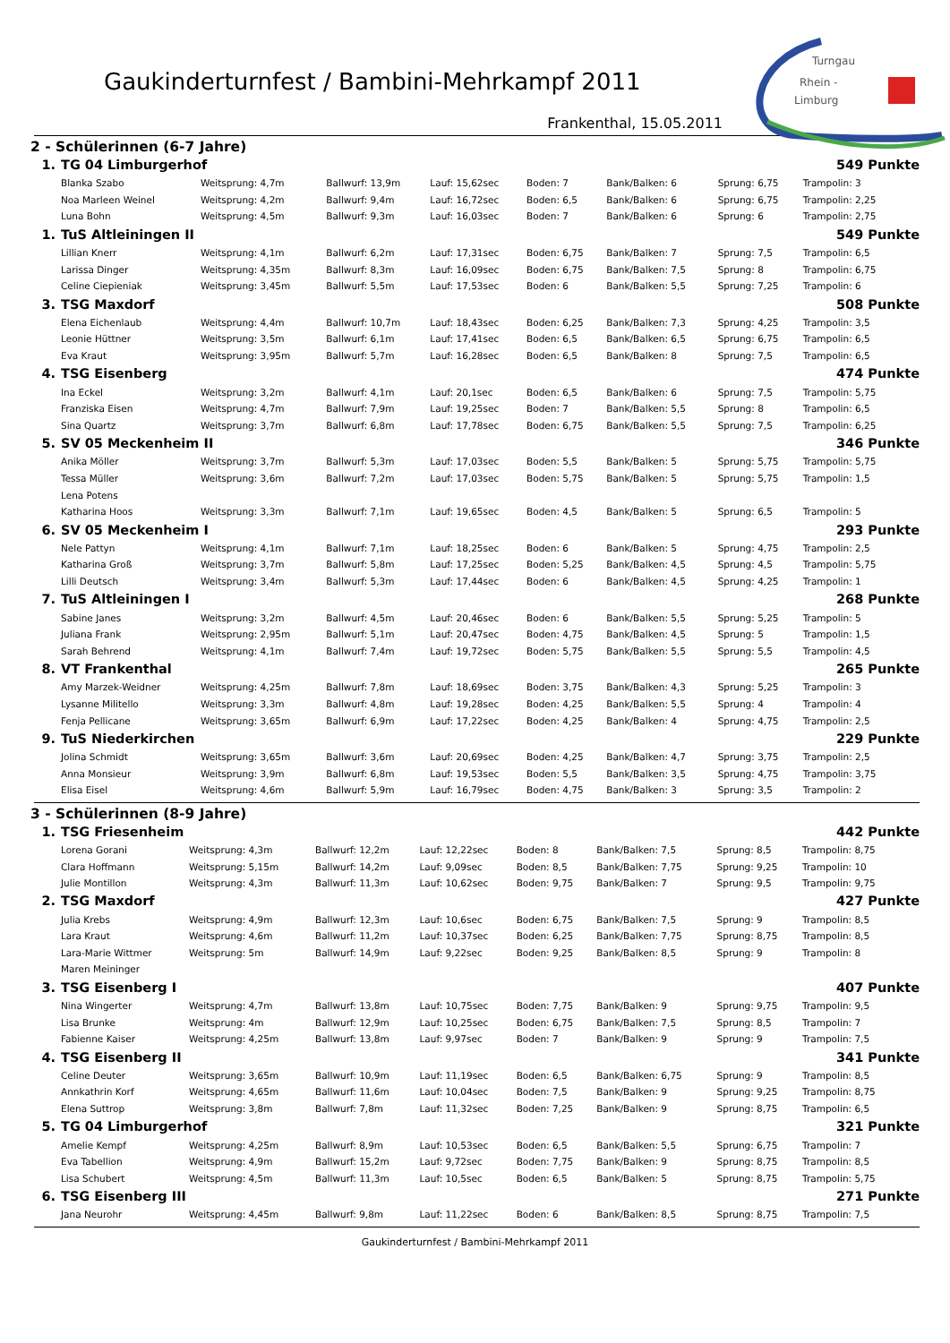Gaukinderturnfest / Bambini-Mehrkampf 2011
Turngau
Rhein -
Limburg
Frankenthal, 15.05.2011
2 - Schülerinnen (6-7 Jahre)
| 1. | TG 04 Limburgerhof | | | | | | | 549 Punkte |
| | Blanka Szabo | Weitsprung: 4,7m | Ballwurf: 13,9m | Lauf: 15,62sec | Boden: 7 | Bank/Balken: 6 | Sprung: 6,75 | Trampolin: 3 |
| | Noa Marleen Weinel | Weitsprung: 4,2m | Ballwurf: 9,4m | Lauf: 16,72sec | Boden: 6,5 | Bank/Balken: 6 | Sprung: 6,75 | Trampolin: 2,25 |
| | Luna Bohn | Weitsprung: 4,5m | Ballwurf: 9,3m | Lauf: 16,03sec | Boden: 7 | Bank/Balken: 6 | Sprung: 6 | Trampolin: 2,75 |
| 1. | TuS Altleiningen II | | | | | | | 549 Punkte |
| | Lillian Knerr | Weitsprung: 4,1m | Ballwurf: 6,2m | Lauf: 17,31sec | Boden: 6,75 | Bank/Balken: 7 | Sprung: 7,5 | Trampolin: 6,5 |
| | Larissa Dinger | Weitsprung: 4,35m | Ballwurf: 8,3m | Lauf: 16,09sec | Boden: 6,75 | Bank/Balken: 7,5 | Sprung: 8 | Trampolin: 6,75 |
| | Celine Ciepieniak | Weitsprung: 3,45m | Ballwurf: 5,5m | Lauf: 17,53sec | Boden: 6 | Bank/Balken: 5,5 | Sprung: 7,25 | Trampolin: 6 |
| 3. | TSG Maxdorf | | | | | | | 508 Punkte |
| | Elena Eichenlaub | Weitsprung: 4,4m | Ballwurf: 10,7m | Lauf: 18,43sec | Boden: 6,25 | Bank/Balken: 7,3 | Sprung: 4,25 | Trampolin: 3,5 |
| | Leonie Hüttner | Weitsprung: 3,5m | Ballwurf: 6,1m | Lauf: 17,41sec | Boden: 6,5 | Bank/Balken: 6,5 | Sprung: 6,75 | Trampolin: 6,5 |
| | Eva Kraut | Weitsprung: 3,95m | Ballwurf: 5,7m | Lauf: 16,28sec | Boden: 6,5 | Bank/Balken: 8 | Sprung: 7,5 | Trampolin: 6,5 |
| 4. | TSG Eisenberg | | | | | | | 474 Punkte |
| | Ina Eckel | Weitsprung: 3,2m | Ballwurf: 4,1m | Lauf: 20,1sec | Boden: 6,5 | Bank/Balken: 6 | Sprung: 7,5 | Trampolin: 5,75 |
| | Franziska Eisen | Weitsprung: 4,7m | Ballwurf: 7,9m | Lauf: 19,25sec | Boden: 7 | Bank/Balken: 5,5 | Sprung: 8 | Trampolin: 6,5 |
| | Sina Quartz | Weitsprung: 3,7m | Ballwurf: 6,8m | Lauf: 17,78sec | Boden: 6,75 | Bank/Balken: 5,5 | Sprung: 7,5 | Trampolin: 6,25 |
| 5. | SV 05 Meckenheim II | | | | | | | 346 Punkte |
| | Anika Möller | Weitsprung: 3,7m | Ballwurf: 5,3m | Lauf: 17,03sec | Boden: 5,5 | Bank/Balken: 5 | Sprung: 5,75 | Trampolin: 5,75 |
| | Tessa Müller | Weitsprung: 3,6m | Ballwurf: 7,2m | Lauf: 17,03sec | Boden: 5,75 | Bank/Balken: 5 | Sprung: 5,75 | Trampolin: 1,5 |
| | Lena Potens | | | | | | | |
| | Katharina Hoos | Weitsprung: 3,3m | Ballwurf: 7,1m | Lauf: 19,65sec | Boden: 4,5 | Bank/Balken: 5 | Sprung: 6,5 | Trampolin: 5 |
| 6. | SV 05 Meckenheim I | | | | | | | 293 Punkte |
| | Nele Pattyn | Weitsprung: 4,1m | Ballwurf: 7,1m | Lauf: 18,25sec | Boden: 6 | Bank/Balken: 5 | Sprung: 4,75 | Trampolin: 2,5 |
| | Katharina Groß | Weitsprung: 3,7m | Ballwurf: 5,8m | Lauf: 17,25sec | Boden: 5,25 | Bank/Balken: 4,5 | Sprung: 4,5 | Trampolin: 5,75 |
| | Lilli Deutsch | Weitsprung: 3,4m | Ballwurf: 5,3m | Lauf: 17,44sec | Boden: 6 | Bank/Balken: 4,5 | Sprung: 4,25 | Trampolin: 1 |
| 7. | TuS Altleiningen I | | | | | | | 268 Punkte |
| | Sabine Janes | Weitsprung: 3,2m | Ballwurf: 4,5m | Lauf: 20,46sec | Boden: 6 | Bank/Balken: 5,5 | Sprung: 5,25 | Trampolin: 5 |
| | Juliana Frank | Weitsprung: 2,95m | Ballwurf: 5,1m | Lauf: 20,47sec | Boden: 4,75 | Bank/Balken: 4,5 | Sprung: 5 | Trampolin: 1,5 |
| | Sarah Behrend | Weitsprung: 4,1m | Ballwurf: 7,4m | Lauf: 19,72sec | Boden: 5,75 | Bank/Balken: 5,5 | Sprung: 5,5 | Trampolin: 4,5 |
| 8. | VT Frankenthal | | | | | | | 265 Punkte |
| | Amy Marzek-Weidner | Weitsprung: 4,25m | Ballwurf: 7,8m | Lauf: 18,69sec | Boden: 3,75 | Bank/Balken: 4,3 | Sprung: 5,25 | Trampolin: 3 |
| | Lysanne Militello | Weitsprung: 3,3m | Ballwurf: 4,8m | Lauf: 19,28sec | Boden: 4,25 | Bank/Balken: 5,5 | Sprung: 4 | Trampolin: 4 |
| | Fenja Pellicane | Weitsprung: 3,65m | Ballwurf: 6,9m | Lauf: 17,22sec | Boden: 4,25 | Bank/Balken: 4 | Sprung: 4,75 | Trampolin: 2,5 |
| 9. | TuS Niederkirchen | | | | | | | 229 Punkte |
| | Jolina Schmidt | Weitsprung: 3,65m | Ballwurf: 3,6m | Lauf: 20,69sec | Boden: 4,25 | Bank/Balken: 4,7 | Sprung: 3,75 | Trampolin: 2,5 |
| | Anna Monsieur | Weitsprung: 3,9m | Ballwurf: 6,8m | Lauf: 19,53sec | Boden: 5,5 | Bank/Balken: 3,5 | Sprung: 4,75 | Trampolin: 3,75 |
| | Elisa Eisel | Weitsprung: 4,6m | Ballwurf: 5,9m | Lauf: 16,79sec | Boden: 4,75 | Bank/Balken: 3 | Sprung: 3,5 | Trampolin: 2 |
3 - Schülerinnen (8-9 Jahre)
| 1. | TSG Friesenheim | | | | | | | 442 Punkte |
| | Lorena Gorani | Weitsprung: 4,3m | Ballwurf: 12,2m | Lauf: 12,22sec | Boden: 8 | Bank/Balken: 7,5 | Sprung: 8,5 | Trampolin: 8,75 |
| | Clara Hoffmann | Weitsprung: 5,15m | Ballwurf: 14,2m | Lauf: 9,09sec | Boden: 8,5 | Bank/Balken: 7,75 | Sprung: 9,25 | Trampolin: 10 |
| | Julie Montillon | Weitsprung: 4,3m | Ballwurf: 11,3m | Lauf: 10,62sec | Boden: 9,75 | Bank/Balken: 7 | Sprung: 9,5 | Trampolin: 9,75 |
| 2. | TSG Maxdorf | | | | | | | 427 Punkte |
| | Julia Krebs | Weitsprung: 4,9m | Ballwurf: 12,3m | Lauf: 10,6sec | Boden: 6,75 | Bank/Balken: 7,5 | Sprung: 9 | Trampolin: 8,5 |
| | Lara Kraut | Weitsprung: 4,6m | Ballwurf: 11,2m | Lauf: 10,37sec | Boden: 6,25 | Bank/Balken: 7,75 | Sprung: 8,75 | Trampolin: 8,5 |
| | Lara-Marie Wittmer | Weitsprung: 5m | Ballwurf: 14,9m | Lauf: 9,22sec | Boden: 9,25 | Bank/Balken: 8,5 | Sprung: 9 | Trampolin: 8 |
| | Maren Meininger | | | | | | | |
| 3. | TSG Eisenberg I | | | | | | | 407 Punkte |
| | Nina Wingerter | Weitsprung: 4,7m | Ballwurf: 13,8m | Lauf: 10,75sec | Boden: 7,75 | Bank/Balken: 9 | Sprung: 9,75 | Trampolin: 9,5 |
| | Lisa Brunke | Weitsprung: 4m | Ballwurf: 12,9m | Lauf: 10,25sec | Boden: 6,75 | Bank/Balken: 7,5 | Sprung: 8,5 | Trampolin: 7 |
| | Fabienne Kaiser | Weitsprung: 4,25m | Ballwurf: 13,8m | Lauf: 9,97sec | Boden: 7 | Bank/Balken: 9 | Sprung: 9 | Trampolin: 7,5 |
| 4. | TSG Eisenberg II | | | | | | | 341 Punkte |
| | Celine Deuter | Weitsprung: 3,65m | Ballwurf: 10,9m | Lauf: 11,19sec | Boden: 6,5 | Bank/Balken: 6,75 | Sprung: 9 | Trampolin: 8,5 |
| | Annkathrin Korf | Weitsprung: 4,65m | Ballwurf: 11,6m | Lauf: 10,04sec | Boden: 7,5 | Bank/Balken: 9 | Sprung: 9,25 | Trampolin: 8,75 |
| | Elena Suttrop | Weitsprung: 3,8m | Ballwurf: 7,8m | Lauf: 11,32sec | Boden: 7,25 | Bank/Balken: 9 | Sprung: 8,75 | Trampolin: 6,5 |
| 5. | TG 04 Limburgerhof | | | | | | | 321 Punkte |
| | Amelie Kempf | Weitsprung: 4,25m | Ballwurf: 8,9m | Lauf: 10,53sec | Boden: 6,5 | Bank/Balken: 5,5 | Sprung: 6,75 | Trampolin: 7 |
| | Eva Tabellion | Weitsprung: 4,9m | Ballwurf: 15,2m | Lauf: 9,72sec | Boden: 7,75 | Bank/Balken: 9 | Sprung: 8,75 | Trampolin: 8,5 |
| | Lisa Schubert | Weitsprung: 4,5m | Ballwurf: 11,3m | Lauf: 10,5sec | Boden: 6,5 | Bank/Balken: 5 | Sprung: 8,75 | Trampolin: 5,75 |
| 6. | TSG Eisenberg III | | | | | | | 271 Punkte |
| | Jana Neurohr | Weitsprung: 4,45m | Ballwurf: 9,8m | Lauf: 11,22sec | Boden: 6 | Bank/Balken: 8,5 | Sprung: 8,75 | Trampolin: 7,5 |
Gaukinderturnfest / Bambini-Mehrkampf 2011